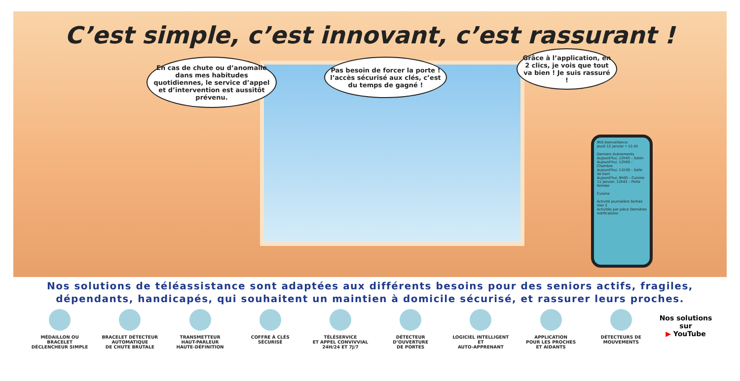C’est simple, c’est innovant, c’est rassurant !
En cas de chute ou d’anomalie dans mes habitudes quotidiennes, le service d’appel et d’intervention est aussitôt prévenu.
Pas besoin de forcer la porte ! l’accès sécurisé aux clés, c’est du temps de gagné !
Grâce à l’application, en 2 clics, je vois que tout va bien ! Je suis rassuré !
IRIS bienveillance
Jeudi 12 janvier • 12:45
Derniers évènements
Aujourd’hui, 12h45 – Salon
Aujourd’hui, 12h00 – Chambre
Aujourd’hui, 11h30 – Salle de bain
Aujourd’hui, 9h00 – Cuisine
11 janvier, 12h45 – Porte fermée
Cuisine
Activité journalière Sorties Hier 2
Activités par pièce Dernières notifications
Nos solutions de téléassistance sont adaptées aux différents besoins pour des seniors actifs, fragiles,
dépendants, handicapés, qui souhaitent un maintien à domicile sécurisé, et rassurer leurs proches.
MÉDAILLON OU
BRACELET
DÉCLENCHEUR SIMPLE
BRACELET DÉTECTEUR
AUTOMATIQUE
DE CHUTE BRUTALE
TRANSMETTEUR
HAUT-PARLEUR
HAUTE-DÉFINITION
COFFRE À CLÉS
SÉCURISÉ
TÉLÉSERVICE
ET APPEL CONVIVVIAL
24H/24 ET 7J/7
DÉTECTEUR
D’OUVERTURE
DE PORTES
LOGICIEL INTELLIGENT
ET
AUTO-APPRENANT
APPLICATION
POUR LES PROCHES
ET AIDANTS
DÉTECTEURS DE
MOUVEMENTS
Nos solutions sur
▶ YouTube